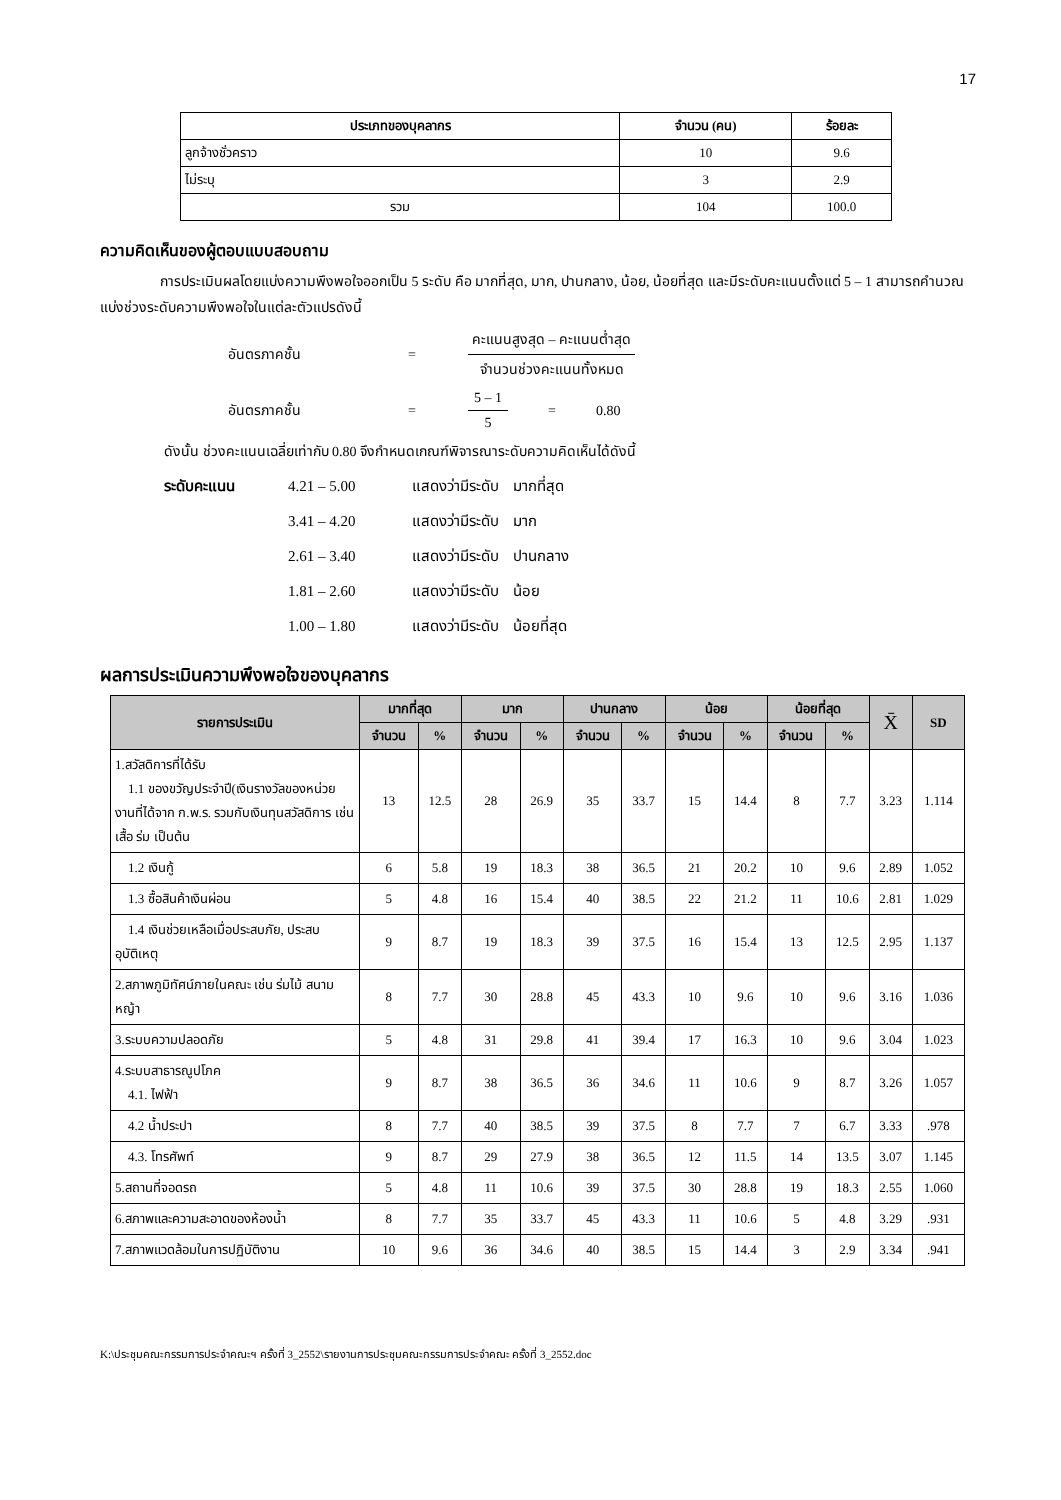17
| ประเภทของบุคลากร | จำนวน (คน) | ร้อยละ |
| --- | --- | --- |
| ลูกจ้างชั่วคราว | 10 | 9.6 |
| ไม่ระบุ | 3 | 2.9 |
| รวม | 104 | 100.0 |
ความคิดเห็นของผู้ตอบแบบสอบถาม
การประเมินผลโดยแบ่งความพึงพอใจออกเป็น 5 ระดับ คือ มากที่สุด, มาก, ปานกลาง, น้อย, น้อยที่สุด และมีระดับคะแนนตั้งแต่ 5 – 1 สามารถคำนวณแบ่งช่วงระดับความพึงพอใจในแต่ละตัวแปรดังนี้
อันตรภาคชั้น = คะแนนสูงสุด – คะแนนต่ำสุด
จำนวนช่วงคะแนนทั้งหมด
อันตรภาคชั้น = 5 – 1
5 = 0.80
ดังนั้น ช่วงคะแนนเฉลี่ยเท่ากับ 0.80 จึงกำหนดเกณฑ์พิจารณาระดับความคิดเห็นได้ดังนี้
| ระดับคะแนน | 4.21 – 5.00 | แสดงว่ามีระดับ | มากที่สุด |
| | 3.41 – 4.20 | แสดงว่ามีระดับ | มาก |
| | 2.61 – 3.40 | แสดงว่ามีระดับ | ปานกลาง |
| | 1.81 – 2.60 | แสดงว่ามีระดับ | น้อย |
| | 1.00 – 1.80 | แสดงว่ามีระดับ | น้อยที่สุด |
ผลการประเมินความพึงพอใจของบุคลากร
| รายการประเมิน | มากที่สุด | | มาก | | ปานกลาง | | น้อย | | น้อยที่สุด | | X̄ | SD |
| --- | --- | --- | --- | --- | --- | --- | --- | --- | --- | --- | --- | --- |
| | จำนวน | % | จำนวน | % | จำนวน | % | จำนวน | % | จำนวน | % | | |
| 1.สวัสดิการที่ได้รับ 1.1 ของขวัญประจำปี(เงินรางวัลของหน่วยงานที่ได้จาก ก.พ.ร. รวมกับเงินทุนสวัสดิการ เช่น เสื้อ ร่ม เป็นต้น | 13 | 12.5 | 28 | 26.9 | 35 | 33.7 | 15 | 14.4 | 8 | 7.7 | 3.23 | 1.114 |
| 1.2 เงินกู้ | 6 | 5.8 | 19 | 18.3 | 38 | 36.5 | 21 | 20.2 | 10 | 9.6 | 2.89 | 1.052 |
| 1.3 ซื้อสินค้าเงินผ่อน | 5 | 4.8 | 16 | 15.4 | 40 | 38.5 | 22 | 21.2 | 11 | 10.6 | 2.81 | 1.029 |
| 1.4 เงินช่วยเหลือเมื่อประสบภัย, ประสบอุบัติเหตุ | 9 | 8.7 | 19 | 18.3 | 39 | 37.5 | 16 | 15.4 | 13 | 12.5 | 2.95 | 1.137 |
| 2.สภาพภูมิทัศน์ภายในคณะ เช่น ร่มไม้ สนามหญ้า | 8 | 7.7 | 30 | 28.8 | 45 | 43.3 | 10 | 9.6 | 10 | 9.6 | 3.16 | 1.036 |
| 3.ระบบความปลอดภัย | 5 | 4.8 | 31 | 29.8 | 41 | 39.4 | 17 | 16.3 | 10 | 9.6 | 3.04 | 1.023 |
| 4.ระบบสาธารณูปโภค 4.1. ไฟฟ้า | 9 | 8.7 | 38 | 36.5 | 36 | 34.6 | 11 | 10.6 | 9 | 8.7 | 3.26 | 1.057 |
| 4.2 น้ำประปา | 8 | 7.7 | 40 | 38.5 | 39 | 37.5 | 8 | 7.7 | 7 | 6.7 | 3.33 | .978 |
| 4.3. โทรศัพท์ | 9 | 8.7 | 29 | 27.9 | 38 | 36.5 | 12 | 11.5 | 14 | 13.5 | 3.07 | 1.145 |
| 5.สถานที่จอดรถ | 5 | 4.8 | 11 | 10.6 | 39 | 37.5 | 30 | 28.8 | 19 | 18.3 | 2.55 | 1.060 |
| 6.สภาพและความสะอาดของห้องน้ำ | 8 | 7.7 | 35 | 33.7 | 45 | 43.3 | 11 | 10.6 | 5 | 4.8 | 3.29 | .931 |
| 7.สภาพแวดล้อมในการปฏิบัติงาน | 10 | 9.6 | 36 | 34.6 | 40 | 38.5 | 15 | 14.4 | 3 | 2.9 | 3.34 | .941 |
K:\ประชุมคณะกรรมการประจำคณะฯ ครั้งที่ 3_2552\รายงานการประชุมคณะกรรมการประจำคณะ ครั้งที่ 3_2552.doc